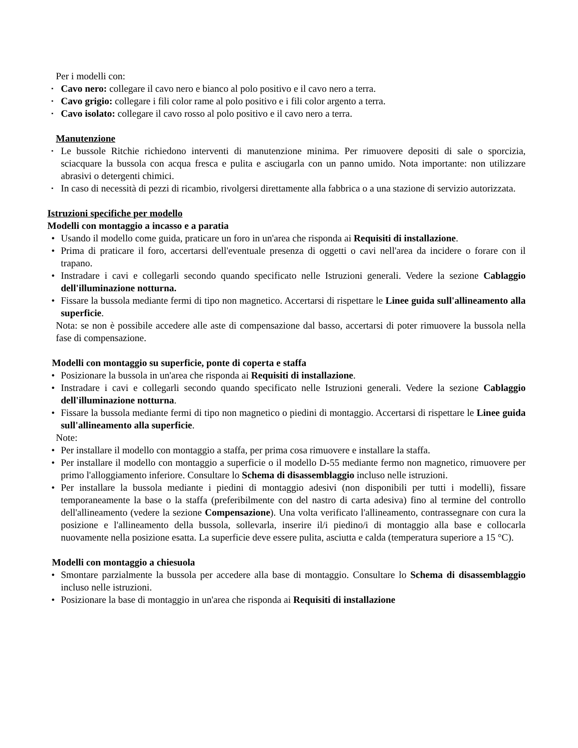Per i modelli con:
▪ Cavo nero: collegare il cavo nero e bianco al polo positivo e il cavo nero a terra.
▪ Cavo grigio: collegare i fili color rame al polo positivo e i fili color argento a terra.
▪ Cavo isolato: collegare il cavo rosso al polo positivo e il cavo nero a terra.
Manutenzione
▪ Le bussole Ritchie richiedono interventi di manutenzione minima. Per rimuovere depositi di sale o sporcizia, sciacquare la bussola con acqua fresca e pulita e asciugarla con un panno umido. Nota importante: non utilizzare abrasivi o detergenti chimici.
▪ In caso di necessità di pezzi di ricambio, rivolgersi direttamente alla fabbrica o a una stazione di servizio autorizzata.
Istruzioni specifiche per modello
Modelli con montaggio a incasso e a paratia
• Usando il modello come guida, praticare un foro in un'area che risponda ai Requisiti di installazione.
• Prima di praticare il foro, accertarsi dell'eventuale presenza di oggetti o cavi nell'area da incidere o forare con il trapano.
• Instradare i cavi e collegarli secondo quando specificato nelle Istruzioni generali. Vedere la sezione Cablaggio dell'illuminazione notturna.
• Fissare la bussola mediante fermi di tipo non magnetico. Accertarsi di rispettare le Linee guida sull'allineamento alla superficie.
Nota: se non è possibile accedere alle aste di compensazione dal basso, accertarsi di poter rimuovere la bussola nella fase di compensazione.
Modelli con montaggio su superficie, ponte di coperta e staffa
• Posizionare la bussola in un'area che risponda ai Requisiti di installazione.
• Instradare i cavi e collegarli secondo quando specificato nelle Istruzioni generali. Vedere la sezione Cablaggio dell'illuminazione notturna.
• Fissare la bussola mediante fermi di tipo non magnetico o piedini di montaggio. Accertarsi di rispettare le Linee guida sull'allineamento alla superficie.
Note:
• Per installare il modello con montaggio a staffa, per prima cosa rimuovere e installare la staffa.
• Per installare il modello con montaggio a superficie o il modello D-55 mediante fermo non magnetico, rimuovere per primo l'alloggiamento inferiore. Consultare lo Schema di disassemblaggio incluso nelle istruzioni.
• Per installare la bussola mediante i piedini di montaggio adesivi (non disponibili per tutti i modelli), fissare temporaneamente la base o la staffa (preferibilmente con del nastro di carta adesiva) fino al termine del controllo dell'allineamento (vedere la sezione Compensazione). Una volta verificato l'allineamento, contrassegnare con cura la posizione e l'allineamento della bussola, sollevarla, inserire il/i piedino/i di montaggio alla base e collocarla nuovamente nella posizione esatta. La superficie deve essere pulita, asciutta e calda (temperatura superiore a 15 °C).
Modelli con montaggio a chiesuola
• Smontare parzialmente la bussola per accedere alla base di montaggio. Consultare lo Schema di disassemblaggio incluso nelle istruzioni.
• Posizionare la base di montaggio in un'area che risponda ai Requisiti di installazione